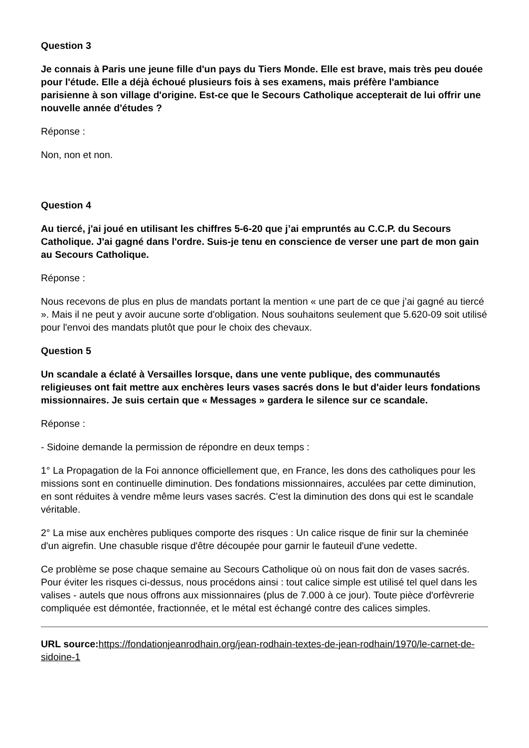Question 3
Je connais à Paris une jeune fille d'un pays du Tiers Monde. Elle est brave, mais très peu douée pour l'étude. Elle a déjà échoué plusieurs fois à ses examens, mais préfère l'ambiance parisienne à son village d'origine. Est-ce que le Secours Catholique accepterait de lui offrir une nouvelle année d'études ?
Réponse :
Non, non et non.
Question 4
Au tiercé, j'ai joué en utilisant les chiffres 5-6-20 que j’ai empruntés au C.C.P. du Secours Catholique. J'ai gagné dans l'ordre. Suis-je tenu en conscience de verser une part de mon gain au Secours Catholique.
Réponse :
Nous recevons de plus en plus de mandats portant la mention « une part de ce que j’ai gagné au tiercé ». Mais il ne peut y avoir aucune sorte d'obligation. Nous souhaitons seulement que 5.620-09 soit utilisé pour l'envoi des mandats plutôt que pour le choix des chevaux.
Question 5
Un scandale a éclaté à Versailles lorsque, dans une vente publique, des communautés religieuses ont fait mettre aux enchères leurs vases sacrés dons le but d'aider leurs fondations missionnaires. Je suis certain que « Messages » gardera le silence sur ce scandale.
Réponse :
- Sidoine demande la permission de répondre en deux temps :
1° La Propagation de la Foi annonce officiellement que, en France, les dons des catholiques pour les missions sont en continuelle diminution. Des fondations missionnaires, acculées par cette diminution, en sont réduites à vendre même leurs vases sacrés. C'est la diminution des dons qui est le scandale véritable.
2° La mise aux enchères publiques comporte des risques : Un calice risque de finir sur la cheminée d'un aigrefin. Une chasuble risque d'être découpée pour garnir le fauteuil d'une vedette.
Ce problème se pose chaque semaine au Secours Catholique où on nous fait don de vases sacrés. Pour éviter les risques ci-dessus, nous procédons ainsi : tout calice simple est utilisé tel quel dans les valises - autels que nous offrons aux missionnaires (plus de 7.000 à ce jour). Toute pièce d'orfèvrerie compliquée est démontée, fractionnée, et le métal est échangé contre des calices simples.
URL source: https://fondationjeanrodhain.org/jean-rodhain-textes-de-jean-rodhain/1970/le-carnet-de-sidoine-1